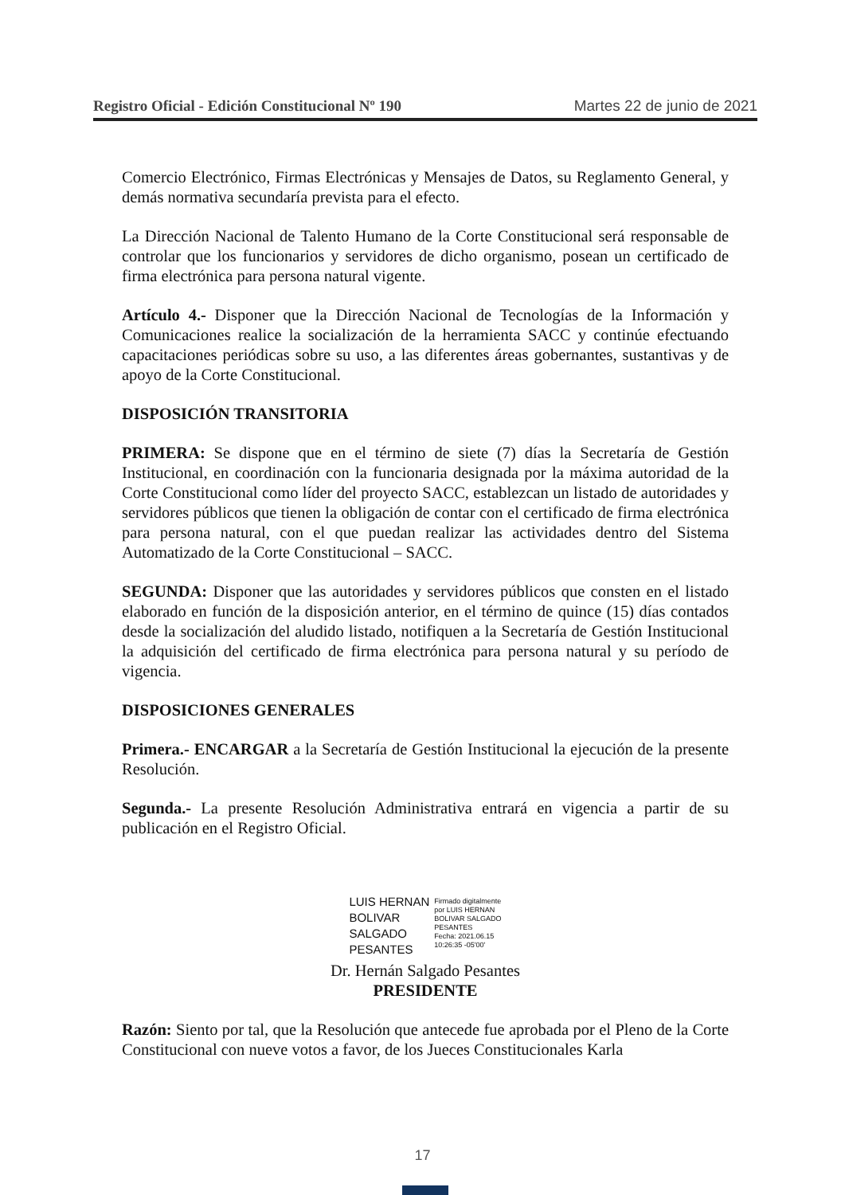Registro Oficial - Edición Constitucional Nº 190 Martes 22 de junio de 2021
Comercio Electrónico, Firmas Electrónicas y Mensajes de Datos, su Reglamento General, y demás normativa secundaría prevista para el efecto.
La Dirección Nacional de Talento Humano de la Corte Constitucional será responsable de controlar que los funcionarios y servidores de dicho organismo, posean un certificado de firma electrónica para persona natural vigente.
Artículo 4.- Disponer que la Dirección Nacional de Tecnologías de la Información y Comunicaciones realice la socialización de la herramienta SACC y continúe efectuando capacitaciones periódicas sobre su uso, a las diferentes áreas gobernantes, sustantivas y de apoyo de la Corte Constitucional.
DISPOSICIÓN TRANSITORIA
PRIMERA: Se dispone que en el término de siete (7) días la Secretaría de Gestión Institucional, en coordinación con la funcionaria designada por la máxima autoridad de la Corte Constitucional como líder del proyecto SACC, establezcan un listado de autoridades y servidores públicos que tienen la obligación de contar con el certificado de firma electrónica para persona natural, con el que puedan realizar las actividades dentro del Sistema Automatizado de la Corte Constitucional – SACC.
SEGUNDA: Disponer que las autoridades y servidores públicos que consten en el listado elaborado en función de la disposición anterior, en el término de quince (15) días contados desde la socialización del aludido listado, notifiquen a la Secretaría de Gestión Institucional la adquisición del certificado de firma electrónica para persona natural y su período de vigencia.
DISPOSICIONES GENERALES
Primera.- ENCARGAR a la Secretaría de Gestión Institucional la ejecución de la presente Resolución.
Segunda.- La presente Resolución Administrativa entrará en vigencia a partir de su publicación en el Registro Oficial.
LUIS HERNAN
BOLIVAR
SALGADO
PESANTES
Firmado digitalmente
por LUIS HERNAN
BOLIVAR SALGADO
PESANTES
Fecha: 2021.06.15
10:26:35 -05'00'
Dr. Hernán Salgado Pesantes
PRESIDENTE
Razón: Siento por tal, que la Resolución que antecede fue aprobada por el Pleno de la Corte Constitucional con nueve votos a favor, de los Jueces Constitucionales Karla
17